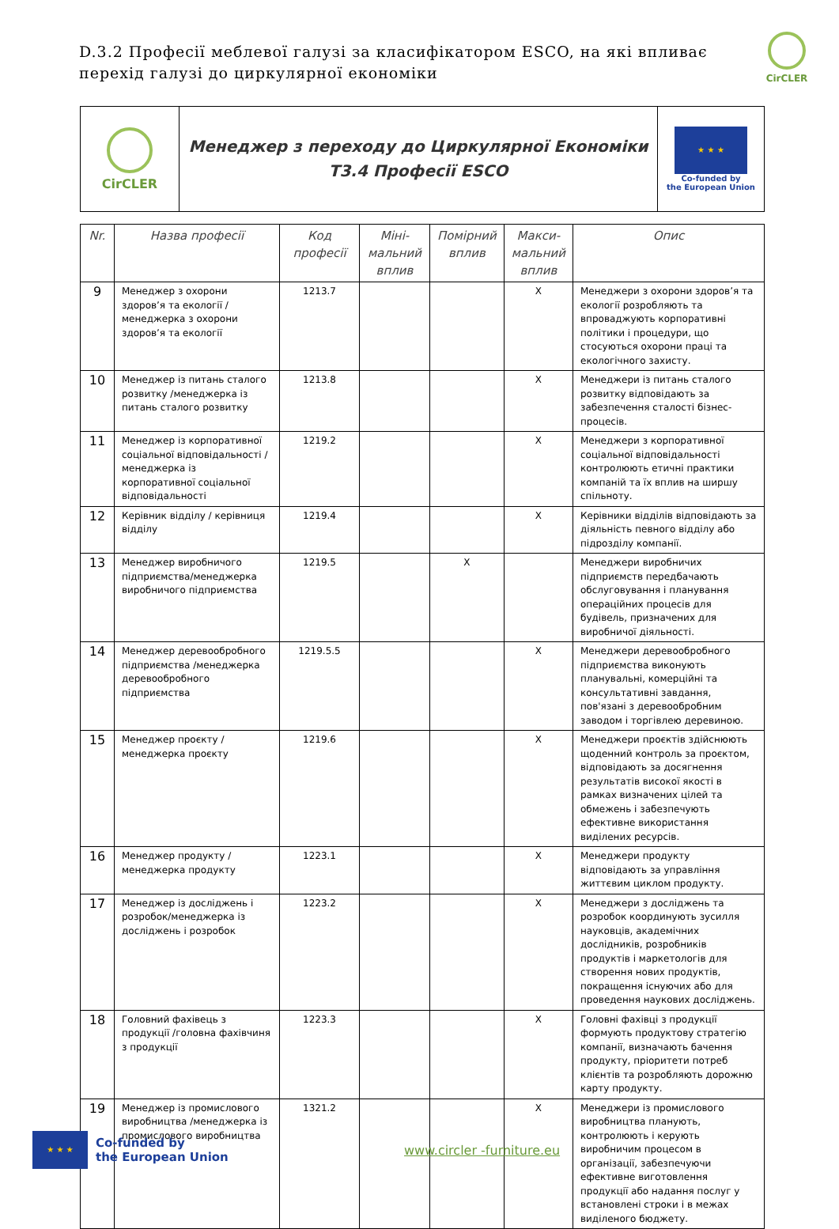D.3.2 Професії меблевої галузі за класифікатором ESCO, на які впливає перехід галузі до циркулярної економіки
CirCLER
| CirCLER | Менеджер з переходу до Циркулярної Економіки T3.4 Професії ESCO | ★ ★ ★ Co-funded by the European Union |
| Nr. | Назва професії | Код професії | Міні-мальний вплив | Помірний вплив | Макси-мальний вплив | Опис |
| --- | --- | --- | --- | --- | --- | --- |
| 9 | Менеджер з охорони здоров’я та екології /менеджерка з охорони здоров’я та екології | 1213.7 | | | X | Менеджери з охорони здоров’я та екології розробляють та впроваджують корпоративні політики і процедури, що стосуються охорони праці та екологічного захисту. |
| 10 | Менеджер із питань сталого розвитку /менеджерка із питань сталого розвитку | 1213.8 | | | X | Менеджери із питань сталого розвитку відповідають за забезпечення сталості бізнес-процесів. |
| 11 | Менеджер із корпоративної соціальної відповідальності /менеджерка із корпоративної соціальної відповідальності | 1219.2 | | | X | Менеджери з корпоративної соціальної відповідальності контролюють етичні практики компаній та їх вплив на ширшу спільноту. |
| 12 | Керівник відділу / керівниця відділу | 1219.4 | | | X | Керівники відділів відповідають за діяльність певного відділу або підрозділу компанії. |
| 13 | Менеджер виробничого підприємства/менеджерка виробничого підприємства | 1219.5 | | X | | Менеджери виробничих підприємств передбачають обслуговування і планування операційних процесів для будівель, призначених для виробничої діяльності. |
| 14 | Менеджер деревообробного підприємства /менеджерка деревообробного підприємства | 1219.5.5 | | | X | Менеджери деревообробного підприємства виконують планувальні, комерційні та консультативні завдання, пов'язані з деревообробним заводом і торгівлею деревиною. |
| 15 | Менеджер проєкту /менеджерка проєкту | 1219.6 | | | X | Менеджери проєктів здійснюють щоденний контроль за проєктом, відповідають за досягнення результатів високої якості в рамках визначених цілей та обмежень і забезпечують ефективне використання виділених ресурсів. |
| 16 | Менеджер продукту /менеджерка продукту | 1223.1 | | | X | Менеджери продукту відповідають за управління життєвим циклом продукту. |
| 17 | Менеджер із досліджень і розробок/менеджерка із досліджень і розробок | 1223.2 | | | X | Менеджери з досліджень та розробок координують зусилля науковців, академічних дослідників, розробників продуктів і маркетологів для створення нових продуктів, покращення існуючих або для проведення наукових досліджень. |
| 18 | Головний фахівець з продукції /головна фахівчиня з продукції | 1223.3 | | | X | Головні фахівці з продукції формують продуктову стратегію компанії, визначають бачення продукту, пріоритети потреб клієнтів та розробляють дорожню карту продукту. |
| 19 | Менеджер із промислового виробництва /менеджерка із промислового виробництва | 1321.2 | | | X | Менеджери із промислового виробництва планують, контролюють і керують виробничим процесом в організації, забезпечуючи ефективне виготовлення продукції або надання послуг у встановлені строки і в межах виділеного бюджету. |
★ ★ ★ Co-funded by
the European Union www.circler -furniture.eu